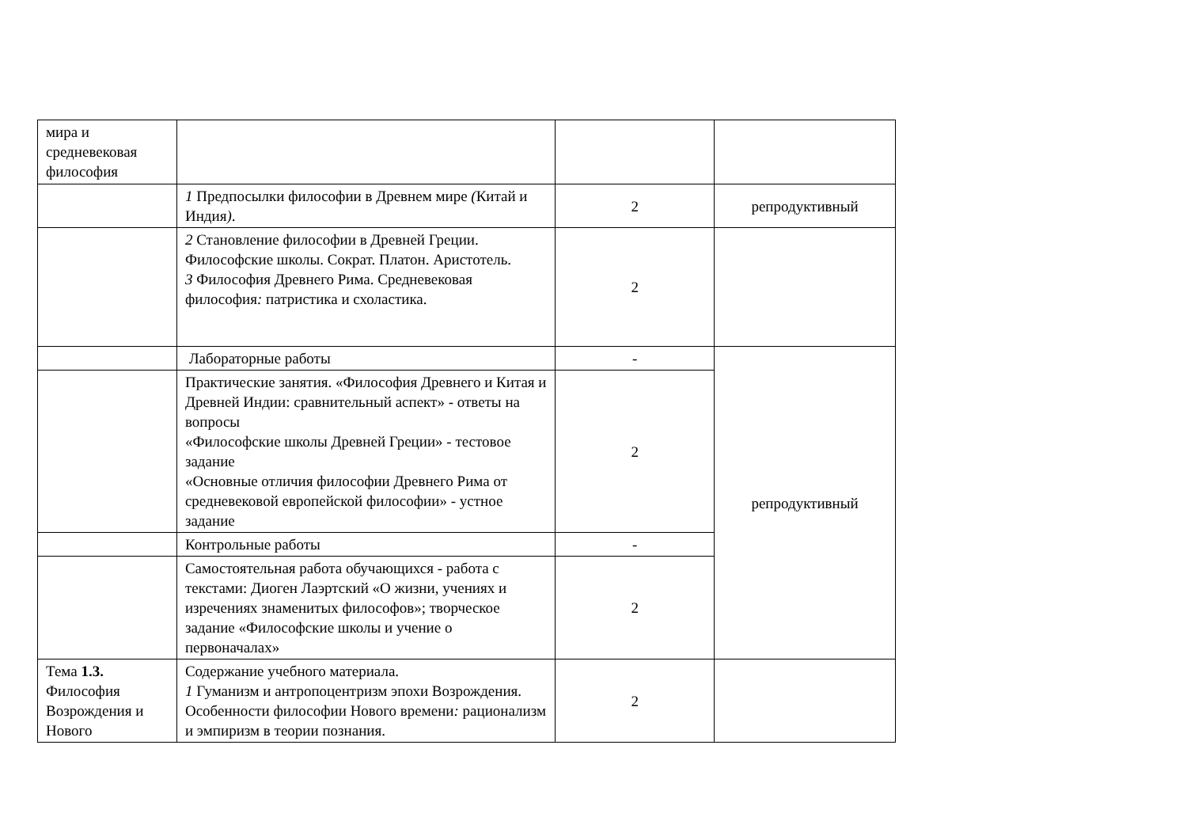| мира и средневековая философия | | | |
| | 1 Предпосылки философии в Древнем мире ( Китай и Индия ) . | 2 | репродуктивный |
| | 2 Становление философии в Древней Греции. Философские школы. Сократ. Платон. Аристотель. 3 Философия Древнего Рима. Средневековая философия : патристика и схоластика. | 2 | |
| | Лабораторные работы | - | репродуктивный |
| | Практические занятия. «Философия Древнего и Китая и Древней Индии: сравнительный аспект» - ответы на вопросы «Философские школы Древней Греции» - тестовое задание «Основные отличия философии Древнего Рима от средневековой европейской философии» - устное задание | 2 | |
| | Контрольные работы | - | |
| | Самостоятельная работа обучающихся - работа с текстами: Диоген Лаэртский «О жизни, учениях и изречениях знаменитых философов»; творческое задание «Философские школы и учение о первоначалах» | 2 | |
| Тема 1.3. Философия Возрождения и Нового | Содержание учебного материала. 1 Гуманизм и антропоцентризм эпохи Возрождения. Особенности философии Нового времени : рационализм и эмпиризм в теории познания. | 2 | |